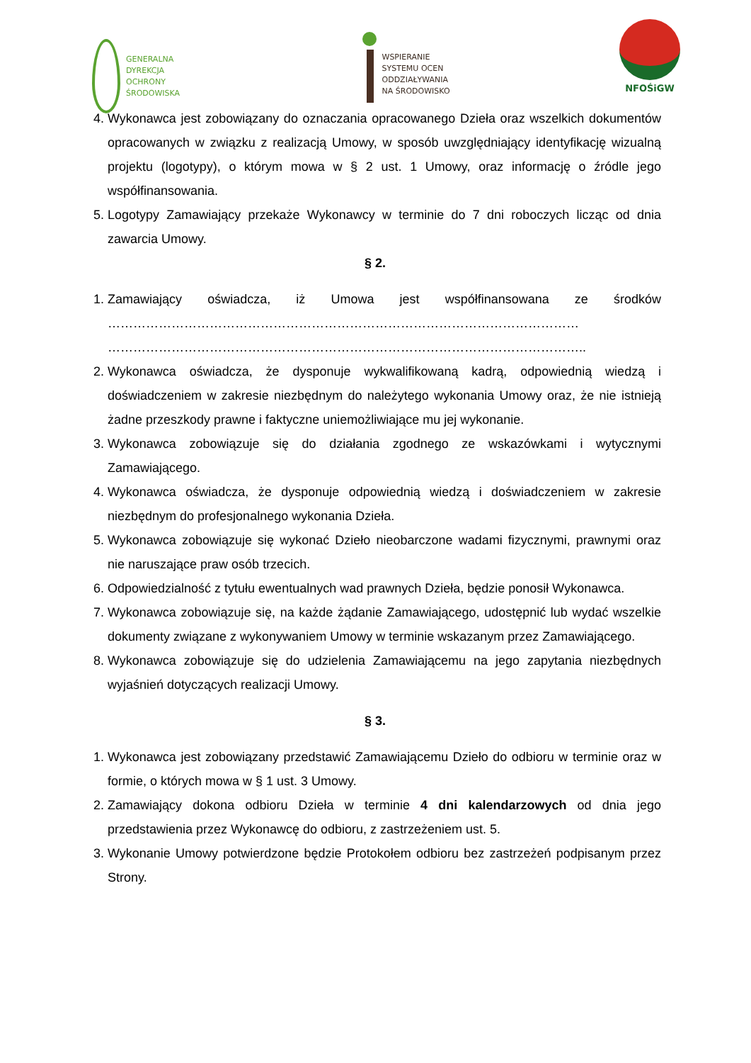GENERALNA
DYREKCJA
OCHRONY
ŚRODOWISKA
WSPIERANIE
SYSTEMU OCEN
ODDZIAŁYWANIA
NA ŚRODOWISKO
NFOŚiGW
4. Wykonawca jest zobowiązany do oznaczania opracowanego Dzieła oraz wszelkich dokumentów opracowanych w związku z realizacją Umowy, w sposób uwzględniający identyfikację wizualną projektu (logotypy), o którym mowa w § 2 ust. 1 Umowy, oraz informację o źródle jego współfinansowania.
5. Logotypy Zamawiający przekaże Wykonawcy w terminie do 7 dni roboczych licząc od dnia zawarcia Umowy.
§ 2.
1. Zamawiający oświadcza, iż Umowa jest współfinansowana ze środków ………………………………………………………………………………………………… …………………………………………………………………………………………………..
2. Wykonawca oświadcza, że dysponuje wykwalifikowaną kadrą, odpowiednią wiedzą i doświadczeniem w zakresie niezbędnym do należytego wykonania Umowy oraz, że nie istnieją żadne przeszkody prawne i faktyczne uniemożliwiające mu jej wykonanie.
3. Wykonawca zobowiązuje się do działania zgodnego ze wskazówkami i wytycznymi Zamawiającego.
4. Wykonawca oświadcza, że dysponuje odpowiednią wiedzą i doświadczeniem w zakresie niezbędnym do profesjonalnego wykonania Dzieła.
5. Wykonawca zobowiązuje się wykonać Dzieło nieobarczone wadami fizycznymi, prawnymi oraz nie naruszające praw osób trzecich.
6. Odpowiedzialność z tytułu ewentualnych wad prawnych Dzieła, będzie ponosił Wykonawca.
7. Wykonawca zobowiązuje się, na każde żądanie Zamawiającego, udostępnić lub wydać wszelkie dokumenty związane z wykonywaniem Umowy w terminie wskazanym przez Zamawiającego.
8. Wykonawca zobowiązuje się do udzielenia Zamawiającemu na jego zapytania niezbędnych wyjaśnień dotyczących realizacji Umowy.
§ 3.
1. Wykonawca jest zobowiązany przedstawić Zamawiającemu Dzieło do odbioru w terminie oraz w formie, o których mowa w § 1 ust. 3 Umowy.
2. Zamawiający dokona odbioru Dzieła w terminie 4 dni kalendarzowych od dnia jego przedstawienia przez Wykonawcę do odbioru, z zastrzeżeniem ust. 5.
3. Wykonanie Umowy potwierdzone będzie Protokołem odbioru bez zastrzeżeń podpisanym przez Strony.